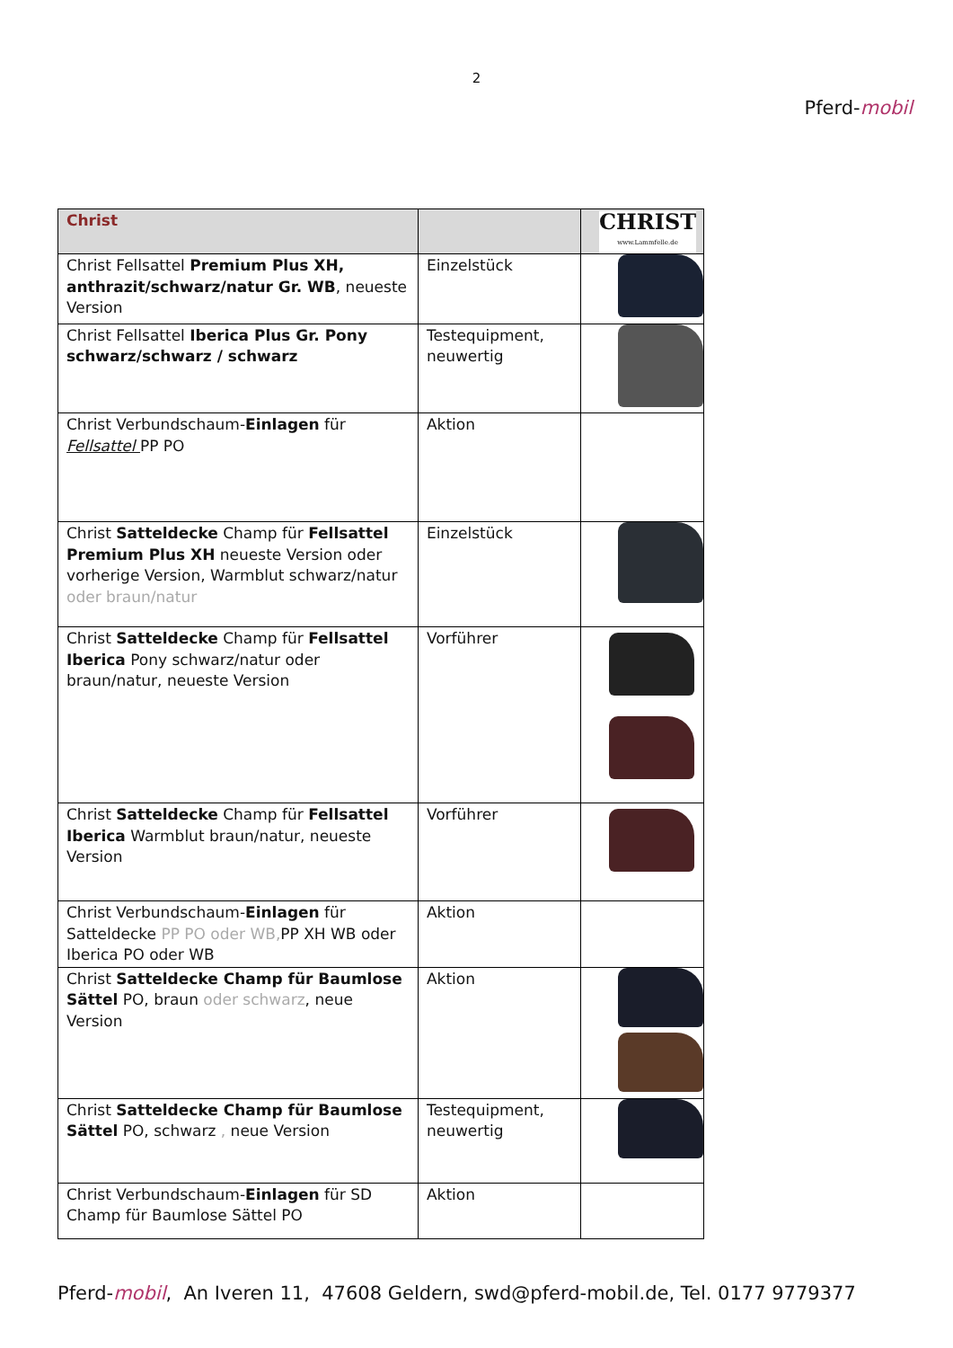2
Pferd-mobil
| Christ | | CHRIST www.Lammfelle.de |
| Christ Fellsattel Premium Plus XH, anthrazit/schwarz/natur Gr. WB , neueste Version | Einzelstück | |
| Christ Fellsattel Iberica Plus Gr. Pony schwarz/schwarz / schwarz | Testequipment, neuwertig | |
| Christ Verbundschaum- Einlagen für Fellsattel PP PO | Aktion | |
| Christ Satteldecke Champ für Fellsattel Premium Plus XH neueste Version oder vorherige Version, Warmblut schwarz/natur oder braun/natur | Einzelstück | |
| Christ Satteldecke Champ für Fellsattel Iberica Pony schwarz/natur oder braun/natur, neueste Version | Vorführer | |
| Christ Satteldecke Champ für Fellsattel Iberica Warmblut braun/natur, neueste Version | Vorführer | |
| Christ Verbundschaum- Einlagen für Satteldecke PP PO oder WB, PP XH WB oder Iberica PO oder WB | Aktion | |
| Christ Satteldecke Champ für Baumlose Sättel PO, braun oder schwarz , neue Version | Aktion | |
| Christ Satteldecke Champ für Baumlose Sättel PO, schwarz , neue Version | Testequipment, neuwertig | |
| Christ Verbundschaum- Einlagen für SD Champ für Baumlose Sättel PO | Aktion | |
Pferd-mobil, An Iveren 11, 47608 Geldern, swd@pferd-mobil.de, Tel. 0177 9779377